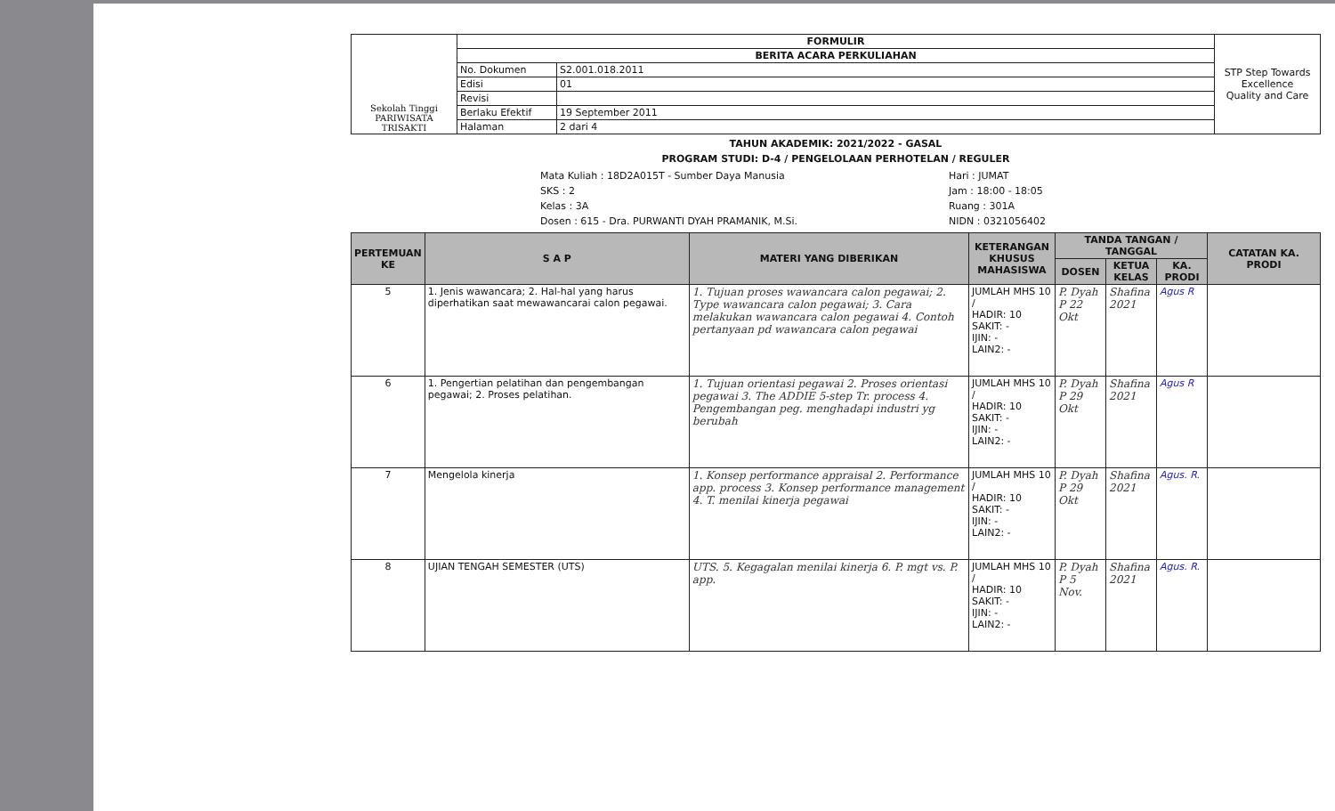| Sekolah Tinggi PARIWISATA TRISAKTI | FORMULIR | | STP Step Towards Excellence Quality and Care |
| | BERITA ACARA PERKULIAHAN | | |
| | No. Dokumen | S2.001.018.2011 | |
| | Edisi | 01 | |
| | Revisi | | |
| | Berlaku Efektif | 19 September 2011 | |
| | Halaman | 2 dari 4 | |
TAHUN AKADEMIK: 2021/2022 - GASAL
PROGRAM STUDI: D-4 / PENGELOLAAN PERHOTELAN / REGULER
Mata Kuliah : 18D2A015T - Sumber Daya Manusia
SKS : 2
Kelas : 3A
Dosen : 615 - Dra. PURWANTI DYAH PRAMANIK, M.Si.
Hari : JUMAT
Jam : 18:00 - 18:05
Ruang : 301A
NIDN : 0321056402
| PERTEMUAN KE | S A P | MATERI YANG DIBERIKAN | KETERANGAN KHUSUS MAHASISWA | TANDA TANGAN / TANGGAL | | | CATATAN KA. PRODI |
| --- | --- | --- | --- | --- | --- | --- | --- |
| | | | | DOSEN | KETUA KELAS | KA. PRODI | |
| 5 | 1. Jenis wawancara; 2. Hal-hal yang harus diperhatikan saat mewawancarai calon pegawai. | 1. Tujuan proses wawancara calon pegawai; 2. Type wawancara calon pegawai; 3. Cara melakukan wawancara calon pegawai 4. Contoh pertanyaan pd wawancara calon pegawai | JUMLAH MHS 10 / HADIR: 10 SAKIT: - IJIN: - LAIN2: - | P. Dyah P 22 Okt | Shafina 2021 | Agus R | |
| 6 | 1. Pengertian pelatihan dan pengembangan pegawai; 2. Proses pelatihan. | 1. Tujuan orientasi pegawai 2. Proses orientasi pegawai 3. The ADDIE 5-step Tr. process 4. Pengembangan peg. menghadapi industri yg berubah | JUMLAH MHS 10 / HADIR: 10 SAKIT: - IJIN: - LAIN2: - | P. Dyah P 29 Okt | Shafina 2021 | Agus R | |
| 7 | Mengelola kinerja | 1. Konsep performance appraisal 2. Performance app. process 3. Konsep performance management 4. T. menilai kinerja pegawai | JUMLAH MHS 10 / HADIR: 10 SAKIT: - IJIN: - LAIN2: - | P. Dyah P 29 Okt | Shafina 2021 | Agus. R. | |
| 8 | UJIAN TENGAH SEMESTER (UTS) | UTS. 5. Kegagalan menilai kinerja 6. P. mgt vs. P. app. | JUMLAH MHS 10 / HADIR: 10 SAKIT: - IJIN: - LAIN2: - | P. Dyah P 5 Nov. | Shafina 2021 | Agus. R. | |